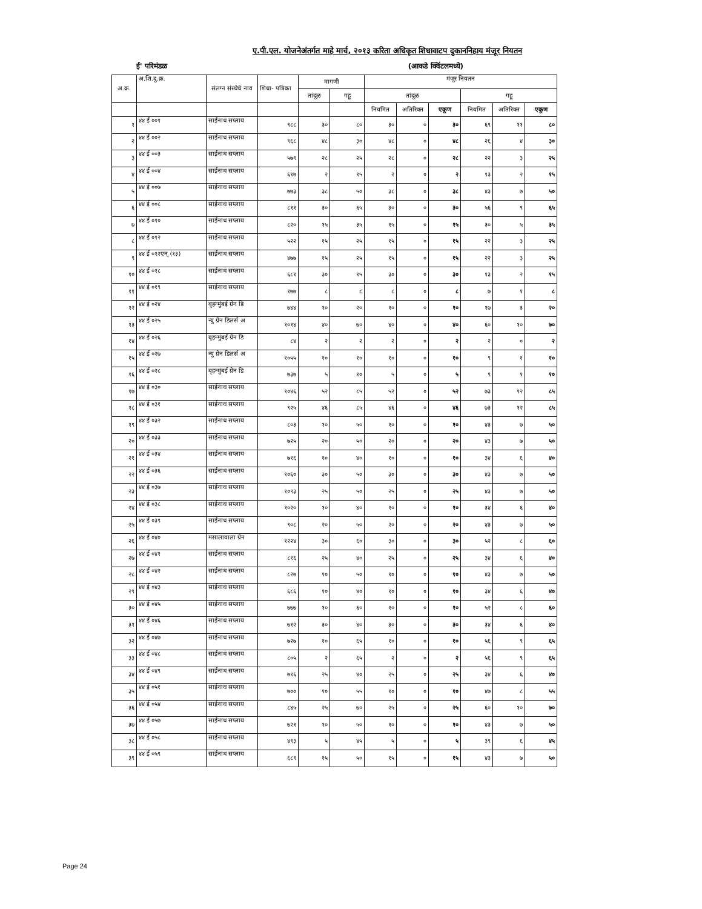ए.पी.एल. योजनेअंतर्गत माहे मार्च, २०१३ करिता अधिकृत शिधावाटप दुकाननिहाय मंजूर नियतन
ई' परिमंडळ (आकडे क्विंटलमध्ये)
| अ.क्र. | अ.शि.दु.क्र. | संलग्न संस्थेचे नाव | शिधा- पत्रिका | मागणी | | मंजूर नियतन | | | | | |
| --- | --- | --- | --- | --- | --- | --- | --- | --- | --- | --- | --- |
| | | | | तांदूळ | गहू | तांदूळ | | | गहू | | |
| | | | | | | नियमित | अतिरिक्त | एकूण | नियमित | अतिरिक्त | एकूण |
| १ | ४४ ई ००१ | साईनाथ सप्लाय | ९८८ | ३० | ८० | ३० | ० | ३० | ६९ | ११ | ८० |
| २ | ४४ ई ००२ | साईनाथ सप्लाय | ९६८ | ४८ | ३० | ४८ | ० | ४८ | २६ | ४ | ३० |
| ३ | ४४ ई ००३ | साईनाथ सप्लाय | ५७९ | २८ | २५ | २८ | ० | २८ | २२ | ३ | २५ |
| ४ | ४४ ई ००४ | साईनाथ सप्लाय | ६१७ | २ | १५ | २ | ० | २ | १३ | २ | १५ |
| ५ | ४४ ई ००७ | साईनाथ सप्लाय | ७७३ | ३८ | ५० | ३८ | ० | ३८ | ४३ | ७ | ५० |
| ६ | ४४ ई ००८ | साईनाथ सप्लाय | ८११ | ३० | ६५ | ३० | ० | ३० | ५६ | ९ | ६५ |
| ७ | ४४ ई ०१० | साईनाथ सप्लाय | ८२० | १५ | ३५ | १५ | ० | १५ | ३० | ५ | ३५ |
| ८ | ४४ ई ०१२ | साईनाथ सप्लाय | ५२२ | १५ | २५ | १५ | ० | १५ | २२ | ३ | २५ |
| ९ | ४४ ई ०१२एन् (१३) | साईनाथ सप्लाय | ४७७ | १५ | २५ | १५ | ० | १५ | २२ | ३ | २५ |
| १० | ४४ ई ०१८ | साईनाथ सप्लाय | ६८१ | ३० | १५ | ३० | ० | ३० | १३ | २ | १५ |
| ११ | ४४ ई ०१९ | साईनाथ सप्लाय | १७७ | ८ | ८ | ८ | ० | ८ | ७ | १ | ८ |
| १२ | ४४ ई ०२४ | बृहन्मुंबई ग्रेन डि | ७४४ | १० | २० | १० | ० | १० | १७ | ३ | २० |
| १३ | ४४ ई ०२५ | न्यु ग्रेन डिलर्स अ | १०१४ | ४० | ७० | ४० | ० | ४० | ६० | १० | ७० |
| १४ | ४४ ई ०२६ | बृहन्मुंबई ग्रेन डि | ८४ | २ | २ | २ | ० | २ | २ | ० | २ |
| १५ | ४४ ई ०२७ | न्यु ग्रेन डिलर्स अ | १०५५ | १० | १० | १० | ० | १० | ९ | १ | १० |
| १६ | ४४ ई ०२८ | बृहन्मुंबई ग्रेन डि | ७३७ | ५ | १० | ५ | ० | ५ | ९ | १ | १० |
| १७ | ४४ ई ०३० | साईनाथ सप्लाय | १०४६ | ५२ | ८५ | ५२ | ० | ५२ | ७३ | १२ | ८५ |
| १८ | ४४ ई ०३१ | साईनाथ सप्लाय | ९२५ | ४६ | ८५ | ४६ | ० | ४६ | ७३ | १२ | ८५ |
| १९ | ४४ ई ०३२ | साईनाथ सप्लाय | ८०३ | १० | ५० | १० | ० | १० | ४३ | ७ | ५० |
| २० | ४४ ई ०३३ | साईनाथ सप्लाय | ७२५ | २० | ५० | २० | ० | २० | ४३ | ७ | ५० |
| २१ | ४४ ई ०३४ | साईनाथ सप्लाय | ७१६ | १० | ४० | १० | ० | १० | ३४ | ६ | ४० |
| २२ | ४४ ई ०३६ | साईनाथ सप्लाय | १०६० | ३० | ५० | ३० | ० | ३० | ४३ | ७ | ५० |
| २३ | ४४ ई ०३७ | साईनाथ सप्लाय | १०९३ | २५ | ५० | २५ | ० | २५ | ४३ | ७ | ५० |
| २४ | ४४ ई ०३८ | साईनाथ सप्लाय | १०२० | १० | ४० | १० | ० | १० | ३४ | ६ | ४० |
| २५ | ४४ ई ०३९ | साईनाथ सप्लाय | ९०८ | २० | ५० | २० | ० | २० | ४३ | ७ | ५० |
| २६ | ४४ ई ०४० | मसालावाला ग्रेन | १२२४ | ३० | ६० | ३० | ० | ३० | ५२ | ८ | ६० |
| २७ | ४४ ई ०४१ | साईनाथ सप्लाय | ८१६ | २५ | ४० | २५ | ० | २५ | ३४ | ६ | ४० |
| २८ | ४४ ई ०४२ | साईनाथ सप्लाय | ८२७ | १० | ५० | १० | ० | १० | ४३ | ७ | ५० |
| २९ | ४४ ई ०४३ | साईनाथ सप्लाय | ६८६ | १० | ४० | १० | ० | १० | ३४ | ६ | ४० |
| ३० | ४४ ई ०४५ | साईनाथ सप्लाय | ७७७ | १० | ६० | १० | ० | १० | ५२ | ८ | ६० |
| ३१ | ४४ ई ०४६ | साईनाथ सप्लाय | ७१२ | ३० | ४० | ३० | ० | ३० | ३४ | ६ | ४० |
| ३२ | ४४ ई ०४७ | साईनाथ सप्लाय | ७२७ | १० | ६५ | १० | ० | १० | ५६ | ९ | ६५ |
| ३३ | ४४ ई ०४८ | साईनाथ सप्लाय | ८०५ | २ | ६५ | २ | ० | २ | ५६ | ९ | ६५ |
| ३४ | ४४ ई ०४९ | साईनाथ सप्लाय | ७१६ | २५ | ४० | २५ | ० | २५ | ३४ | ६ | ४० |
| ३५ | ४४ ई ०५१ | साईनाथ सप्लाय | ७०० | १० | ५५ | १० | ० | १० | ४७ | ८ | ५५ |
| ३६ | ४४ ई ०५४ | साईनाथ सप्लाय | ८४५ | २५ | ७० | २५ | ० | २५ | ६० | १० | ७० |
| ३७ | ४४ ई ०५७ | साईनाथ सप्लाय | ७२१ | १० | ५० | १० | ० | १० | ४३ | ७ | ५० |
| ३८ | ४४ ई ०५८ | साईनाथ सप्लाय | ४९३ | ५ | ४५ | ५ | ० | ५ | ३९ | ६ | ४५ |
| ३९ | ४४ ई ०५९ | साईनाथ सप्लाय | ६८९ | १५ | ५० | १५ | ० | १५ | ४३ | ७ | ५० |
Page 24